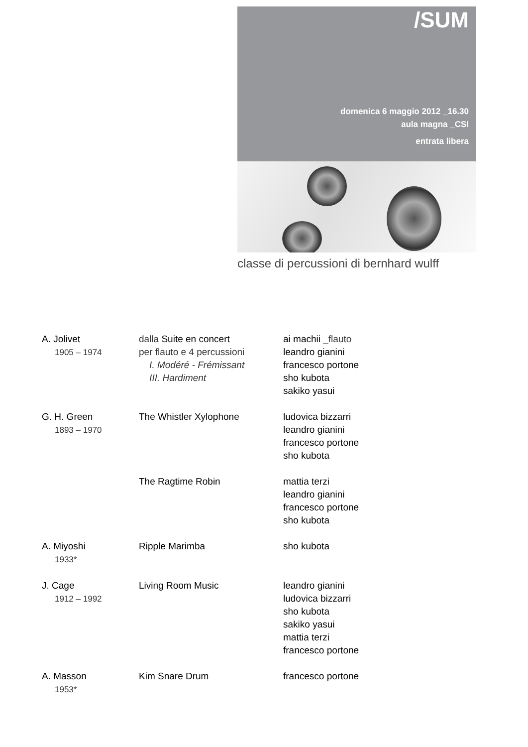/SUM
domenica 6 maggio 2012 _16.30
aula magna _CSI
entrata libera
classe di percussioni di bernhard wulff
| A. Jolivet 1905 – 1974 | dalla Suite en concert per flauto e 4 percussioni I. Modéré - Frémissant III. Hardiment | ai machii _flauto leandro gianini francesco portone sho kubota sakiko yasui |
| G. H. Green 1893 – 1970 | The Whistler Xylophone | ludovica bizzarri leandro gianini francesco portone sho kubota |
| | The Ragtime Robin | mattia terzi leandro gianini francesco portone sho kubota |
| A. Miyoshi 1933* | Ripple Marimba | sho kubota |
| J. Cage 1912 – 1992 | Living Room Music | leandro gianini ludovica bizzarri sho kubota sakiko yasui mattia terzi francesco portone |
| A. Masson 1953* | Kim Snare Drum | francesco portone |